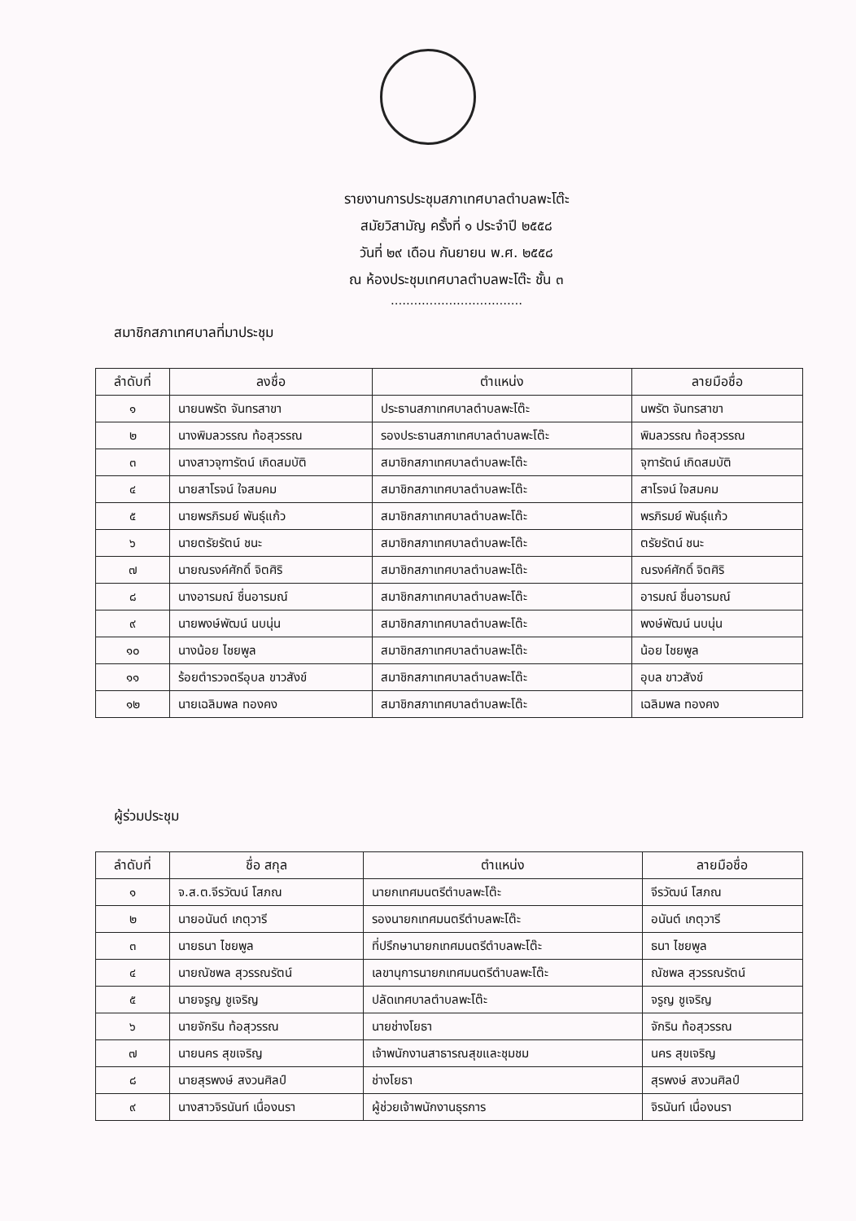รายงานการประชุมสภาเทศบาลตำบลพะโต๊ะ
สมัยวิสามัญ ครั้งที่ ๑ ประจำปี ๒๕๕๘
วันที่ ๒๙ เดือน กันยายน พ.ศ. ๒๕๕๘
ณ ห้องประชุมเทศบาลตำบลพะโต๊ะ ชั้น ๓
..................................
สมาชิกสภาเทศบาลที่มาประชุม
| ลำดับที่ | ลงชื่อ | ตำแหน่ง | ลายมือชื่อ |
| --- | --- | --- | --- |
| ๑ | นายนพรัต จันทรสาขา | ประธานสภาเทศบาลตำบลพะโต๊ะ | นพรัต จันทรสาขา |
| ๒ | นางพิมลวรรณ ท้อสุวรรณ | รองประธานสภาเทศบาลตำบลพะโต๊ะ | พิมลวรรณ ท้อสุวรรณ |
| ๓ | นางสาวจุฑารัตน์ เกิดสมบัติ | สมาชิกสภาเทศบาลตำบลพะโต๊ะ | จุฑารัตน์ เกิดสมบัติ |
| ๔ | นายสาโรจน์ ใจสมคม | สมาชิกสภาเทศบาลตำบลพะโต๊ะ | สาโรจน์ ใจสมคม |
| ๕ | นายพรภิรมย์ พันธุ์แก้ว | สมาชิกสภาเทศบาลตำบลพะโต๊ะ | พรภิรมย์ พันธุ์แก้ว |
| ๖ | นายตรัยรัตน์ ชนะ | สมาชิกสภาเทศบาลตำบลพะโต๊ะ | ตรัยรัตน์ ชนะ |
| ๗ | นายณรงค์ศักดิ์ จิตศิริ | สมาชิกสภาเทศบาลตำบลพะโต๊ะ | ณรงค์ศักดิ์ จิตศิริ |
| ๘ | นางอารมณ์ ชื่นอารมณ์ | สมาชิกสภาเทศบาลตำบลพะโต๊ะ | อารมณ์ ชื่นอารมณ์ |
| ๙ | นายพงษ์พัฒน์ นบนุ่น | สมาชิกสภาเทศบาลตำบลพะโต๊ะ | พงษ์พัฒน์ นบนุ่น |
| ๑๐ | นางน้อย ไชยพูล | สมาชิกสภาเทศบาลตำบลพะโต๊ะ | น้อย ไชยพูล |
| ๑๑ | ร้อยตำรวจตรีอุบล ขาวสังข์ | สมาชิกสภาเทศบาลตำบลพะโต๊ะ | อุบล ขาวสังข์ |
| ๑๒ | นายเฉลิมพล ทองคง | สมาชิกสภาเทศบาลตำบลพะโต๊ะ | เฉลิมพล ทองคง |
ผู้ร่วมประชุม
| ลำดับที่ | ชื่อ สกุล | ตำแหน่ง | ลายมือชื่อ |
| --- | --- | --- | --- |
| ๑ | จ.ส.ต.จีรวัฒน์ โสภณ | นายกเทศมนตรีตำบลพะโต๊ะ | จีรวัฒน์ โสภณ |
| ๒ | นายอนันต์ เกตุวารี | รองนายกเทศมนตรีตำบลพะโต๊ะ | อนันต์ เกตุวารี |
| ๓ | นายธนา ไชยพูล | ที่ปรึกษานายกเทศมนตรีตำบลพะโต๊ะ | ธนา ไชยพูล |
| ๔ | นายณัชพล สุวรรณรัตน์ | เลขานุการนายกเทศมนตรีตำบลพะโต๊ะ | ณัชพล สุวรรณรัตน์ |
| ๕ | นายจรูญ ชูเจริญ | ปลัดเทศบาลตำบลพะโต๊ะ | จรูญ ชูเจริญ |
| ๖ | นายจักริน ท้อสุวรรณ | นายช่างโยธา | จักริน ท้อสุวรรณ |
| ๗ | นายนคร สุขเจริญ | เจ้าพนักงานสาธารณสุขและชุมชม | นคร สุขเจริญ |
| ๘ | นายสุรพงษ์ สงวนศิลป์ | ช่างโยธา | สุรพงษ์ สงวนศิลป์ |
| ๙ | นางสาวจิรนันท์ เนื่องนรา | ผู้ช่วยเจ้าพนักงานธุรการ | จิรนันท์ เนื่องนรา |